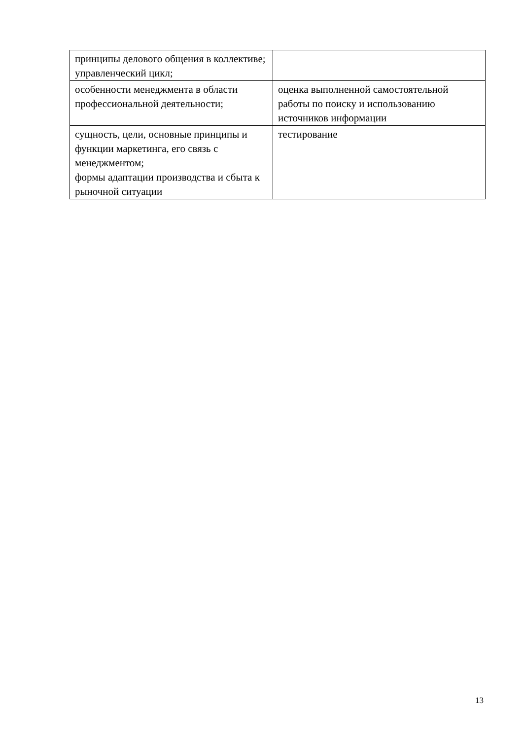| принципы делового общения в коллективе; управленческий цикл; | |
| особенности менеджмента в области профессиональной деятельности; | оценка выполненной самостоятельной работы по поиску и использованию источников информации |
| сущность, цели, основные принципы и функции маркетинга, его связь с менеджментом; формы адаптации производства и сбыта к рыночной ситуации | тестирование |
13